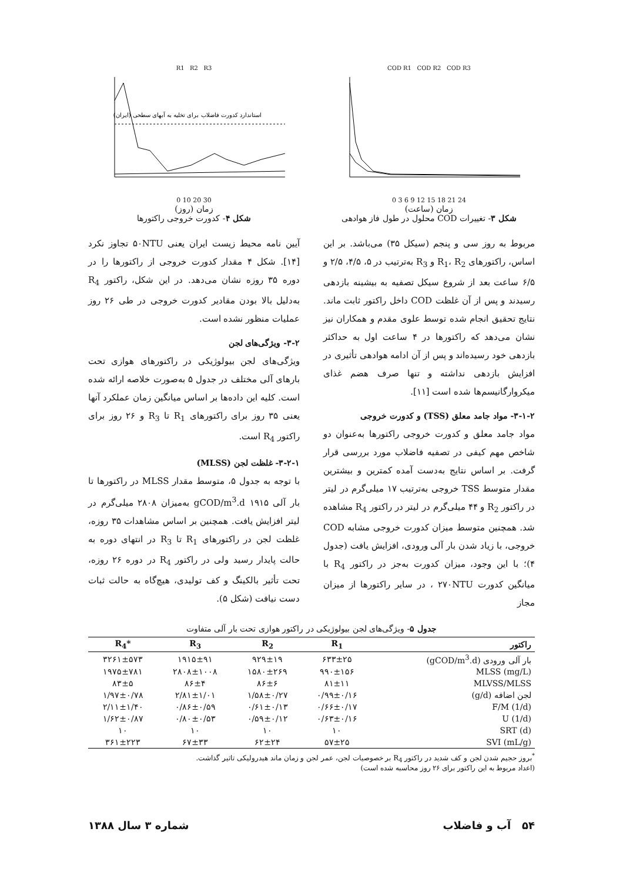COD R1 COD R2 COD R3
0 3 6 9 12 15 18 21 24
زمان (ساعت)
شکل ۳- تغییرات COD محلول در طول فاز هوادهی
R1 R2 R3
استاندارد کدورت فاضلاب برای تخلیه به آبهای سطحی (ایران)
0 10 20 30
زمان (روز)
شکل ۴- کدورت خروجی راکتورها
مربوط به روز سی و پنجم (سیکل ۳۵) می‌باشد. بر این اساس، راکتورهای R<sub>1</sub>، R<sub>2</sub> و R<sub>3</sub> به‌ترتیب در ۵، ۴/۵، ۲/۵ و ۶/۵ ساعت بعد از شروع سیکل تصفیه به بیشینه بازدهی رسیدند و پس از آن غلظت COD داخل راکتور ثابت ماند. نتایج تحقیق انجام شده توسط علوی مقدم و همکاران نیز نشان می‌دهد که راکتورها در ۴ ساعت اول به حداکثر بازدهی خود رسیده‌اند و پس از آن ادامه هوادهی تأثیری در افزایش بازدهی نداشته و تنها صرف هضم غذای میکروارگانیسم‌ها شده است [۱۱].
۳-۱-۲- مواد جامد معلق (TSS) و کدورت خروجی
مواد جامد معلق و کدورت خروجی راکتورها به‌عنوان دو شاخص مهم کیفی در تصفیه فاضلاب مورد بررسی قرار گرفت. بر اساس نتایج به‌دست آمده کمترین و بیشترین مقدار متوسط TSS خروجی به‌ترتیب ۱۷ میلی‌گرم در لیتر در راکتور R<sub>2</sub> و ۴۴ میلی‌گرم در لیتر در راکتور R<sub>4</sub> مشاهده شد. همچنین متوسط میزان کدورت خروجی مشابه COD خروجی، با زیاد شدن بار آلی ورودی، افزایش یافت (جدول ۴)؛ با این وجود، میزان کدورت به‌جز در راکتور R<sub>4</sub> با میانگین کدورت ۲۷۰NTU ، در سایر راکتورها از میزان مجاز
آیین نامه محیط زیست ایران یعنی ۵۰NTU تجاوز نکرد [۱۴]. شکل ۴ مقدار کدورت خروجی از راکتورها را در دوره ۳۵ روزه نشان می‌دهد. در این شکل، راکتور R<sub>4</sub> به‌دلیل بالا بودن مقادیر کدورت خروجی در طی ۲۶ روز عملیات منظور نشده است.
۳-۲- ویژگی‌های لجن
ویژگی‌های لجن بیولوژیکی در راکتورهای هوازی تحت بارهای آلی مختلف در جدول ۵ به‌صورت خلاصه ارائه شده است. کلیه این داده‌ها بر اساس میانگین زمان عملکرد آنها یعنی ۳۵ روز برای راکتورهای R<sub>1</sub> تا R<sub>3</sub> و ۲۶ روز برای راکتور R<sub>4</sub> است.
۳-۲-۱- غلظت لجن (MLSS)
با توجه به جدول ۵، متوسط مقدار MLSS در راکتورها تا بار آلی gCOD/m<sup>3</sup>.d ۱۹۱۵ به‌میزان ۲۸۰۸ میلی‌گرم در لیتر افزایش یافت. همچنین بر اساس مشاهدات ۳۵ روزه، غلظت لجن در راکتورهای R<sub>1</sub> تا R<sub>3</sub> در انتهای دوره به حالت پایدار رسید ولی در راکتور R<sub>4</sub> در دوره ۲۶ روزه، تحت تأثیر بالکینگ و کف تولیدی، هیچ‌گاه به حالت ثبات دست نیافت (شکل ۵).
جدول ۵- ویژگی‌های لجن بیولوژیکی در راکتور هوازی تحت بار آلی متفاوت
| راکتور | R<sub>1</sub> | R<sub>2</sub> | R<sub>3</sub> | *R<sub>4</sub> |
| --- | --- | --- | --- | --- |
| بار آلی ورودی (gCOD/m<sup>3</sup>.d) | ۶۳۳±۲۵ | ۹۲۹±۱۹ | ۱۹۱۵±۹۱ | ۳۲۶۱±۵۷۳ |
| MLSS (mg/L) | ۹۹۰±۱۵۶ | ۱۵۸۰±۲۶۹ | ۲۸۰۸±۱۰۰۸ | ۱۹۷۵±۷۸۱ |
| MLVSS/MLSS | ۸۱±۱۱ | ۸۶±۶ | ۸۶±۴ | ۸۳±۵ |
| لجن اضافه (g/d) | ۰/۹۹±۰/۱۶ | ۱/۵۸±۰/۲۷ | ۲/۸۱±۱/۰۱ | ۱/۹۷±۰/۷۸ |
| F/M (1/d) | ۰/۶۶±۰/۱۷ | ۰/۶۱±۰/۱۳ | ۰/۸۶±۰/۵۹ | ۲/۱۱±۱/۴۰ |
| U (1/d) | ۰/۶۳±۰/۱۶ | ۰/۵۹±۰/۱۲ | ۰/۸۰±۰/۵۳ | ۱/۶۲±۰/۸۷ |
| SRT (d) | ۱۰ | ۱۰ | ۱۰ | ۱۰ |
| SVI (mL/g) | ۵۷±۲۵ | ۶۲±۲۴ | ۶۷±۳۳ | ۳۶۱±۲۲۳ |
<sup>*</sup> بروز حجیم شدن لجن و کف شدید در راکتور R<sub>4</sub> بر خصوصیات لجن، عمر لجن و زمان ماند هیدرولیکی تاثیر گذاشت.
(اعداد مربوط به این راکتور برای ۲۶ روز محاسبه شده است)
۵۴ آب و فاضلاب شماره ۳ سال ۱۳۸۸